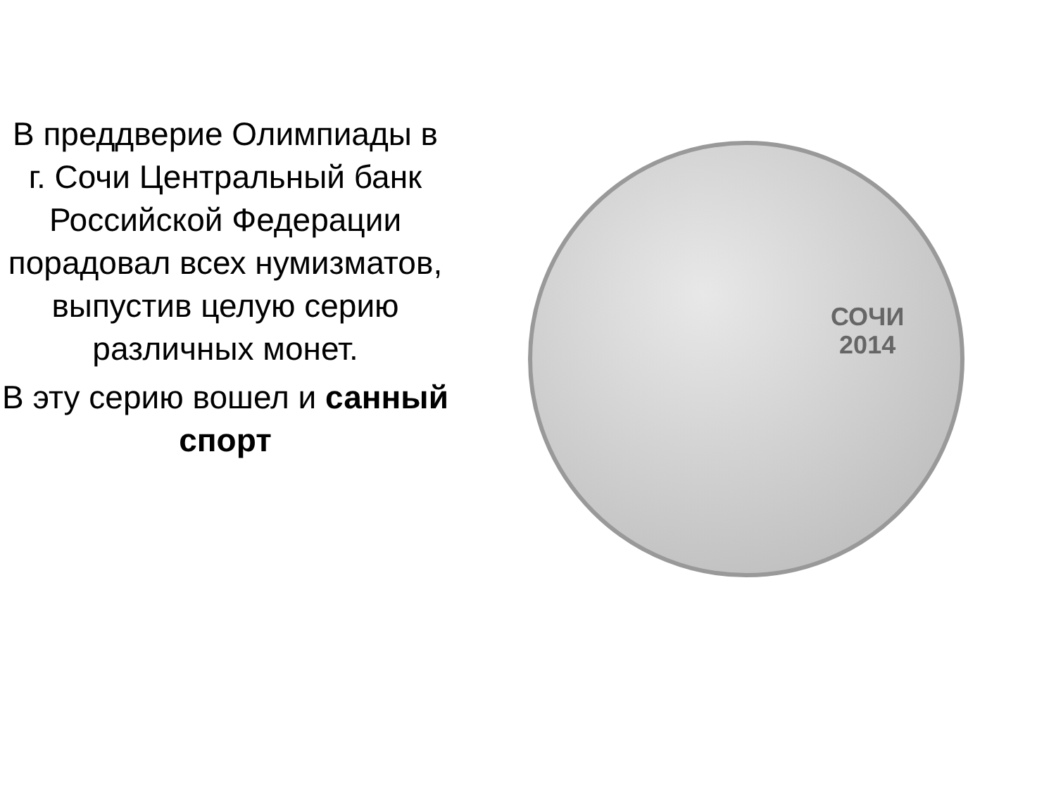В преддверие Олимпиады в г. Сочи Центральный банк Российской Федерации порадовал всех нумизматов, выпустив целую серию различных монет.
В эту серию вошел и санный спорт
СОЧИ
2014